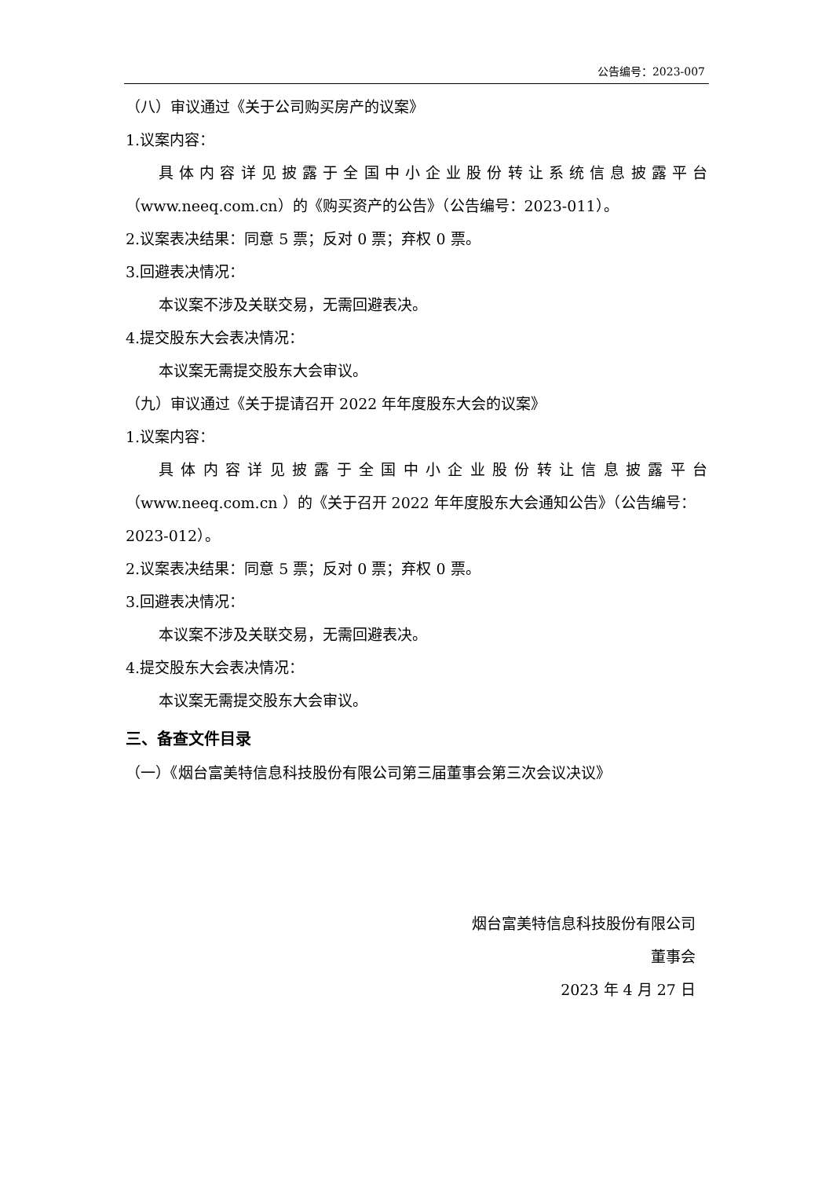公告编号：2023-007
（八）审议通过《关于公司购买房产的议案》
1.议案内容：
具体内容详见披露于全国中小企业股份转让系统信息披露平台
（www.neeq.com.cn）的《购买资产的公告》（公告编号：2023-011）。
2.议案表决结果：同意 5 票；反对 0 票；弃权 0 票。
3.回避表决情况：
本议案不涉及关联交易，无需回避表决。
4.提交股东大会表决情况：
本议案无需提交股东大会审议。
（九）审议通过《关于提请召开 2022 年年度股东大会的议案》
1.议案内容：
具体内容详见披露于全国中小企业股份转让信息披露平台
（www.neeq.com.cn ）的《关于召开 2022 年年度股东大会通知公告》（公告编号：2023-012）。
2.议案表决结果：同意 5 票；反对 0 票；弃权 0 票。
3.回避表决情况：
本议案不涉及关联交易，无需回避表决。
4.提交股东大会表决情况：
本议案无需提交股东大会审议。
三、备查文件目录
（一）《烟台富美特信息科技股份有限公司第三届董事会第三次会议决议》
烟台富美特信息科技股份有限公司
董事会
2023 年 4 月 27 日